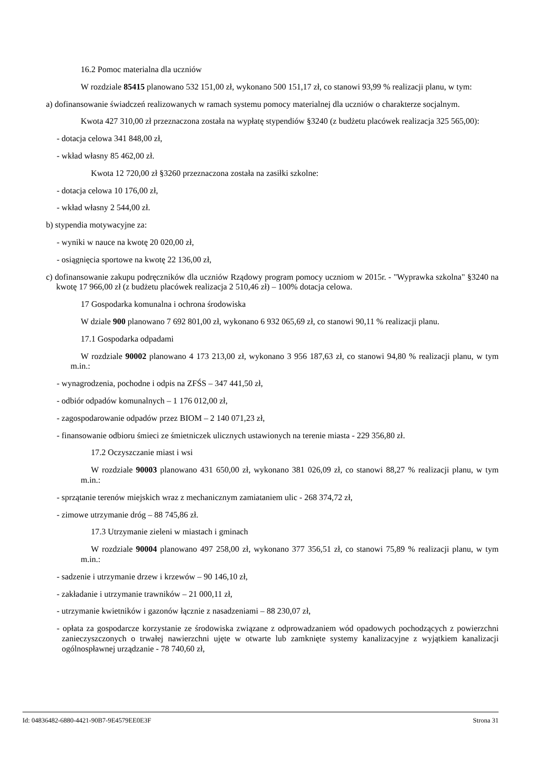16.2 Pomoc materialna dla uczniów
W rozdziale 85415 planowano 532 151,00 zł, wykonano 500 151,17 zł, co stanowi 93,99 % realizacji planu, w tym:
a) dofinansowanie świadczeń realizowanych w ramach systemu pomocy materialnej dla uczniów o charakterze socjalnym.
Kwota 427 310,00 zł przeznaczona została na wypłatę stypendiów §3240 (z budżetu placówek realizacja 325 565,00):
- dotacja celowa 341 848,00 zł,
- wkład własny 85 462,00 zł.
Kwota 12 720,00 zł §3260 przeznaczona została na zasiłki szkolne:
- dotacja celowa 10 176,00 zł,
- wkład własny 2 544,00 zł.
b) stypendia motywacyjne za:
- wyniki w nauce na kwotę 20 020,00 zł,
- osiągnięcia sportowe na kwotę 22 136,00 zł,
c) dofinansowanie zakupu podręczników dla uczniów Rządowy program pomocy uczniom w 2015r. - "Wyprawka szkolna" §3240 na kwotę 17 966,00 zł (z budżetu placówek realizacja 2 510,46 zł) – 100% dotacja celowa.
17 Gospodarka komunalna i ochrona środowiska
W dziale 900 planowano 7 692 801,00 zł, wykonano 6 932 065,69 zł, co stanowi 90,11 % realizacji planu.
17.1 Gospodarka odpadami
W rozdziale 90002 planowano 4 173 213,00 zł, wykonano 3 956 187,63 zł, co stanowi 94,80 % realizacji planu, w tym m.in.:
- wynagrodzenia, pochodne i odpis na ZFŚS – 347 441,50 zł,
- odbiór odpadów komunalnych – 1 176 012,00 zł,
- zagospodarowanie odpadów przez BIOM – 2 140 071,23 zł,
- finansowanie odbioru śmieci ze śmietniczek ulicznych ustawionych na terenie miasta - 229 356,80 zł.
17.2 Oczyszczanie miast i wsi
W rozdziale 90003 planowano 431 650,00 zł, wykonano 381 026,09 zł, co stanowi 88,27 % realizacji planu, w tym m.in.:
- sprzątanie terenów miejskich wraz z mechanicznym zamiataniem ulic - 268 374,72 zł,
- zimowe utrzymanie dróg – 88 745,86 zł.
17.3 Utrzymanie zieleni w miastach i gminach
W rozdziale 90004 planowano 497 258,00 zł, wykonano 377 356,51 zł, co stanowi 75,89 % realizacji planu, w tym m.in.:
- sadzenie i utrzymanie drzew i krzewów – 90 146,10 zł,
- zakładanie i utrzymanie trawników – 21 000,11 zł,
- utrzymanie kwietników i gazonów łącznie z nasadzeniami – 88 230,07 zł,
- opłata za gospodarcze korzystanie ze środowiska związane z odprowadzaniem wód opadowych pochodzących z powierzchni zanieczyszczonych o trwałej nawierzchni ujęte w otwarte lub zamknięte systemy kanalizacyjne z wyjątkiem kanalizacji ogólnospławnej urządzanie - 78 740,60 zł,
Id: 04836482-6880-4421-90B7-9E4579EE0E3F Strona 31